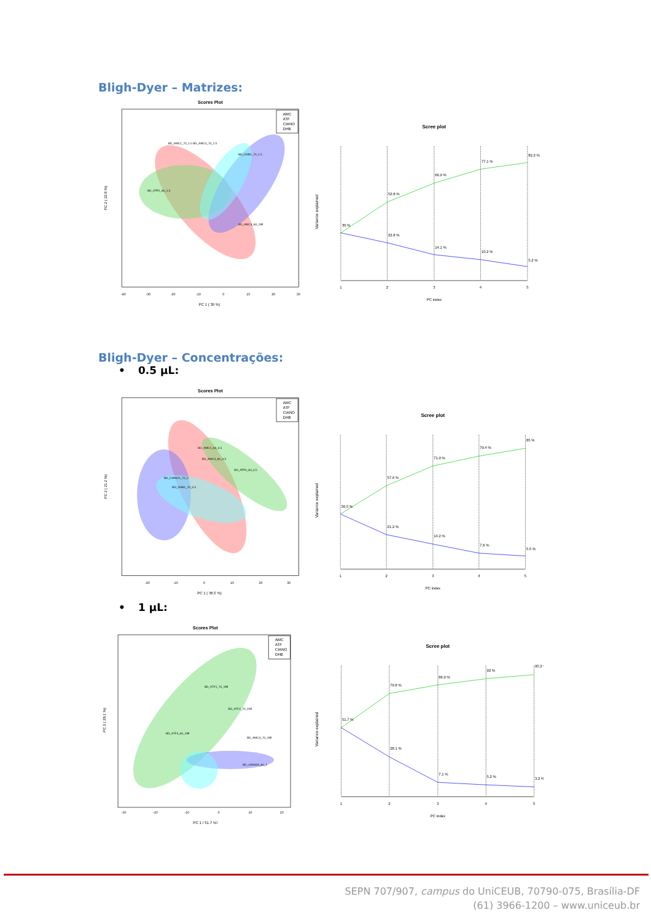Bligh-Dyer – Matrizes:
Scores Plot
AMC
ATF
CIANO
DHB
BD_AMC1_70_1.5 BD_AMC3_70_1.5
BD_ATF2_60_1.5
BD_DHB1_70_1.5
BD_AMC3_60_1Ml
PC 1 ( 30 %)
PC 2 ( 22.8 %)
-40
-30
-20
-10
0
10
20
30
Scree plot
30 %
52.8 %
66.9 %
77.1 %
82.2 %
22.8 %
14.1 %
10.2 %
5.2 %
1
2
3
4
5
PC index
Variance explained
Bligh-Dyer – Concentrações:
• 0.5 µL:
Scores Plot
AMC
ATF
CIANO
DHB
BD_AMC1_60_0.5
BD_AMC3_60_0.5
BD_CIANO1_70_0
BD_DHB1_70_0.5
BD_ATF3_60_0.5
PC 1 ( 36.5 %)
PC 2 ( 21.2 %)
-20
-10
0
10
20
30
Scree plot
36.5 %
57.6 %
71.9 %
79.4 %
85 %
21.2 %
14.2 %
7.6 %
5.5 %
1
2
3
4
5
PC index
Variance explained
• 1 µL:
Scores Plot
AMC
ATF
CIANO
DHB
BD_ATF1_70_1Ml
BD_ATF2_70_1Ml
BD_ATF3_60_1Ml
BD_AMC3_70_1Ml
BD_CIANO3_60_1
PC 1 ( 51.7 %)
PC 2 ( 28.1 %)
-30
-20
-10
0
10
20
Scree plot
51.7 %
79.8 %
86.9 %
92 %
95.2 %
28.1 %
7.1 %
5.2 %
3.2 %
1
2
3
4
5
PC index
Variance explained
SEPN 707/907, campus do UniCEUB, 70790-075, Brasília-DF
(61) 3966-1200 – www.uniceub.br